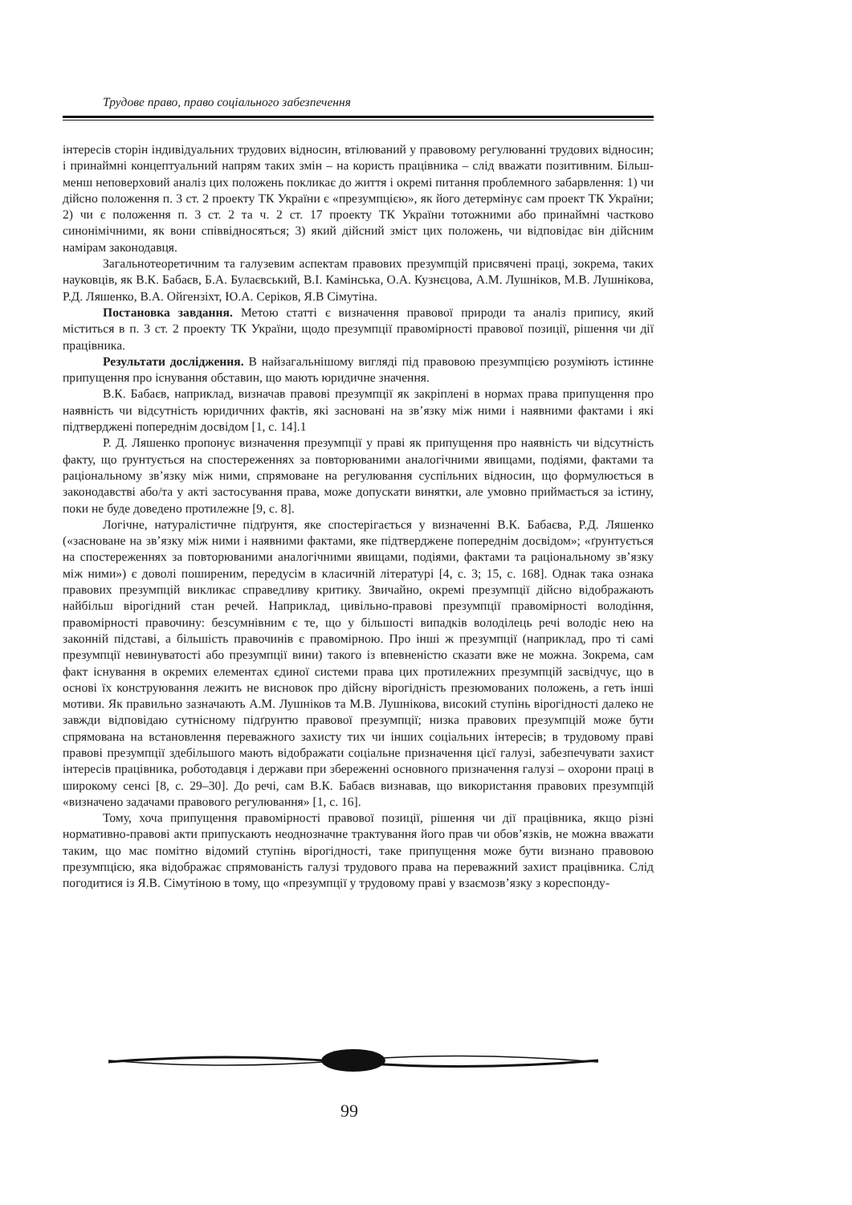Трудове право, право соціального забезпечення
інтересів сторін індивідуальних трудових відносин, втілюваний у правовому регулюванні трудових відносин; і принаймні концептуальний напрям таких змін – на користь працівника – слід вважати позитивним. Більш-менш неповерховий аналіз цих положень покликає до життя і окремі питання проблемного забарвлення: 1) чи дійсно положення п. 3 ст. 2 проекту ТК України є «презумпцією», як його детермінує сам проект ТК України; 2) чи є положення п. 3 ст. 2 та ч. 2 ст. 17 проекту ТК України тотожними або принаймні частково синонімічними, як вони співвідносяться; 3) який дійсний зміст цих положень, чи відповідає він дійсним намірам законодавця.
Загальнотеоретичним та галузевим аспектам правових презумпцій присвячені праці, зокрема, таких науковців, як В.К. Бабаєв, Б.А. Булаєвський, В.І. Камінська, О.А. Кузнєцова, А.М. Лушніков, М.В. Лушнікова, Р.Д. Ляшенко, В.А. Ойгензіхт, Ю.А. Серіков, Я.В Сімутіна.
Постановка завдання. Метою статті є визначення правової природи та аналіз припису, який міститься в п. 3 ст. 2 проекту ТК України, щодо презумпції правомірності правової позиції, рішення чи дії працівника.
Результати дослідження. В найзагальнішому вигляді під правовою презумпцією розуміють істинне припущення про існування обставин, що мають юридичне значення.
В.К. Бабаєв, наприклад, визначав правові презумпції як закріплені в нормах права припущення про наявність чи відсутність юридичних фактів, які засновані на зв’язку між ними і наявними фактами і які підтверджені попереднім досвідом [1, с. 14].1
Р. Д. Ляшенко пропонує визначення презумпції у праві як припущення про наявність чи відсутність факту, що ґрунтується на спостереженнях за повторюваними аналогічними явищами, подіями, фактами та раціональному зв’язку між ними, спрямоване на регулювання суспільних відносин, що формулюється в законодавстві або/та у акті застосування права, може допускати винятки, але умовно приймається за істину, поки не буде доведено протилежне [9, с. 8].
Логічне, натуралістичне підґрунтя, яке спостерігається у визначенні В.К. Бабаєва, Р.Д. Ляшенко («засноване на зв’язку між ними і наявними фактами, яке підтверджене попереднім досвідом»; «ґрунтується на спостереженнях за повторюваними аналогічними явищами, подіями, фактами та раціональному зв’язку між ними») є доволі поширеним, передусім в класичній літературі [4, с. 3; 15, с. 168]. Однак така ознака правових презумпцій викликає справедливу критику. Звичайно, окремі презумпції дійсно відображають найбільш вірогідний стан речей. Наприклад, цивільно-правові презумпції правомірності володіння, правомірності правочину: безсумнівним є те, що у більшості випадків володілець речі володіє нею на законній підставі, а більшість правочинів є правомірною. Про інші ж презумпції (наприклад, про ті самі презумпції невинуватості або презумпції вини) такого із впевненістю сказати вже не можна. Зокрема, сам факт існування в окремих елементах єдиної системи права цих протилежних презумпцій засвідчує, що в основі їх конструювання лежить не висновок про дійсну вірогідність презюмованих положень, а геть інші мотиви. Як правильно зазначають А.М. Лушніков та М.В. Лушнікова, високий ступінь вірогідності далеко не завжди відповідаю сутнісному підґрунтю правової презумпції; низка правових презумпцій може бути спрямована на встановлення переважного захисту тих чи інших соціальних інтересів; в трудовому праві правові презумпції здебільшого мають відображати соціальне призначення цієї галузі, забезпечувати захист інтересів працівника, роботодавця і держави при збереженні основного призначення галузі – охорони праці в широкому сенсі [8, с. 29–30]. До речі, сам В.К. Бабаєв визнавав, що використання правових презумпцій «визначено задачами правового регулювання» [1, с. 16].
Тому, хоча припущення правомірності правової позиції, рішення чи дії працівника, якщо різні нормативно-правові акти припускають неоднозначне трактування його прав чи обов’язків, не можна вважати таким, що має помітно відомий ступінь вірогідності, таке припущення може бути визнано правовою презумпцією, яка відображає спрямованість галузі трудового права на переважний захист працівника. Слід погодитися із Я.В. Сімутіною в тому, що «презумпції у трудовому праві у взаємозв’язку з кореспонду-
99